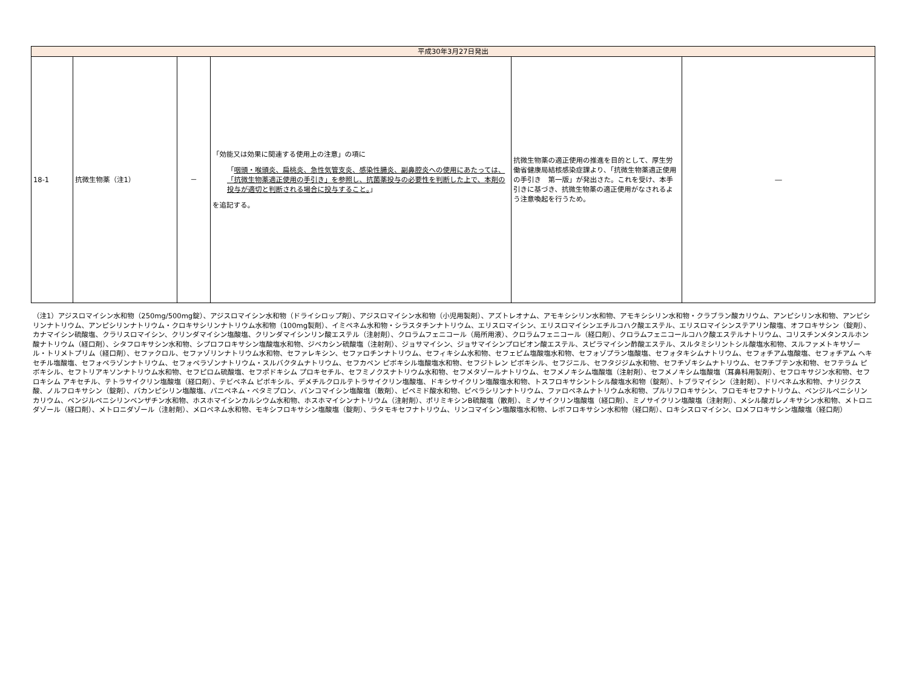| 平成30年3月27日発出 | | | | | |
| --- | --- | --- | --- | --- | --- |
| 18-1 | 抗微生物薬（注1） | － | 「効能又は効果に関連する使用上の注意」の項に 「 咽頭・喉頭炎、扁桃炎、急性気管支炎、感染性腸炎、副鼻腔炎への使用にあたっては、「抗微生物薬適正使用の手引き」を参照し、抗菌薬投与の必要性を判断した上で、本剤の投与が適切と判断される場合に投与すること。 」 を追記する。 | 抗微生物薬の適正使用の推進を目的として、厚生労働省健康局結核感染症課より、「抗微生物薬適正使用の手引き 第一版」が発出さた。これを受け、本手引きに基づき、抗微生物薬の適正使用がなされるよう注意喚起を行うため。 | ― |
（注1）アジスロマイシン水和物（250mg/500mg錠）、アジスロマイシン水和物（ドライシロップ剤）、アジスロマイシン水和物（小児用製剤）、アズトレオナム、アモキシシリン水和物、アモキシシリン水和物・クラブラン酸カリウム、アンピシリン水和物、アンピシリンナトリウム、アンピシリンナトリウム・クロキサシリンナトリウム水和物（100mg製剤）、イミペネム水和物・シラスタチンナトリウム、エリスロマイシン、エリスロマイシンエチルコハク酸エステル、エリスロマイシンステアリン酸塩、オフロキサシン（錠剤）、カナマイシン硫酸塩、クラリスロマイシン、クリンダマイシン塩酸塩、クリンダマイシンリン酸エステル（注射剤）、クロラムフェニコール（局所用液）、クロラムフェニコール（経口剤）、クロラムフェニコールコハク酸エステルナトリウム、コリスチンメタンスルホン酸ナトリウム（経口剤）、シタフロキサシン水和物、シプロフロキサシン塩酸塩水和物、ジベカシン硫酸塩（注射剤）、ジョサマイシン、ジョサマイシンプロピオン酸エステル、スピラマイシン酢酸エステル、スルタミシリントシル酸塩水和物、スルファメトキサゾール・トリメトプリム（経口剤）、セファクロル、セファゾリンナトリウム水和物、セファレキシン、セファロチンナトリウム、セフィキシム水和物、セフェピム塩酸塩水和物、セフォゾプラン塩酸塩、セフォタキシムナトリウム、セフォチアム塩酸塩、セフォチアム ヘキセチル塩酸塩、セフォペラゾンナトリウム、セフォペラゾンナトリウム・スルバクタムナトリウム、セフカペン ピボキシル塩酸塩水和物、セフジトレン ピボキシル、セフジニル、セフタジジム水和物、セフチゾキシムナトリウム、セフチブテン水和物、セフテラム ピボキシル、セフトリアキソンナトリウム水和物、セフピロム硫酸塩、セフポドキシム プロキセチル、セフミノクスナトリウム水和物、セフメタゾールナトリウム、セフメノキシム塩酸塩（注射剤）、セフメノキシム塩酸塩（耳鼻科用製剤）、セフロキサジン水和物、セフロキシム アキセチル、テトラサイクリン塩酸塩（経口剤）、テビペネム ピボキシル、デメチルクロルテトラサイクリン塩酸塩、ドキシサイクリン塩酸塩水和物、トスフロキサシントシル酸塩水和物（錠剤）、トブラマイシン（注射剤）、ドリペネム水和物、ナリジクス酸、ノルフロキサシン（錠剤）、バカンピシリン塩酸塩、パニペネム・ベタミプロン、バンコマイシン塩酸塩（散剤）、ピペミド酸水和物、ピペラシリンナトリウム、ファロペネムナトリウム水和物、プルリフロキサシン、フロモキセフナトリウム、ベンジルペニシリンカリウム、ベンジルペニシリンベンザチン水和物、ホスホマイシンカルシウム水和物、ホスホマイシンナトリウム（注射剤）、ポリミキシンB硫酸塩（散剤）、ミノサイクリン塩酸塩（経口剤）、ミノサイクリン塩酸塩（注射剤）、メシル酸ガレノキサシン水和物、メトロニダゾール（経口剤）、メトロニダゾール（注射剤）、メロペネム水和物、モキシフロキサシン塩酸塩（錠剤）、ラタモキセフナトリウム、リンコマイシン塩酸塩水和物、レボフロキサシン水和物（経口剤）、ロキシスロマイシン、ロメフロキサシン塩酸塩（経口剤）